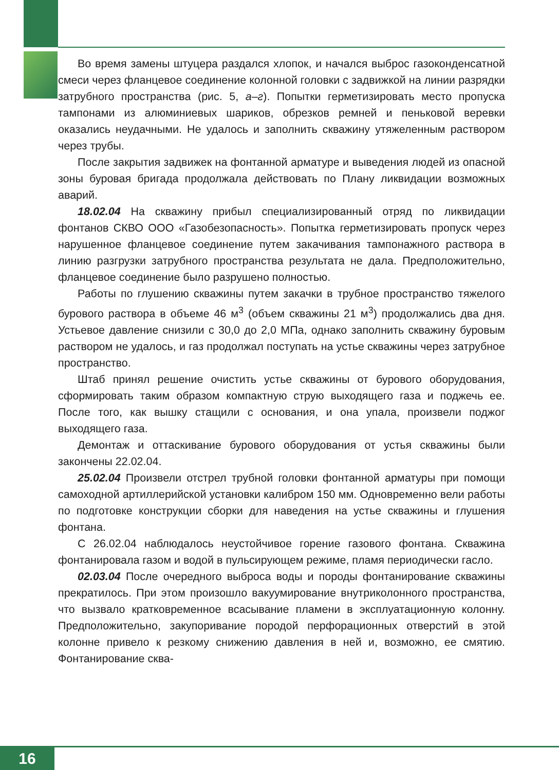Во время замены штуцера раздался хлопок, и начался выброс газоконденсатной смеси через фланцевое соединение колонной головки с задвижкой на линии разрядки затрубного пространства (рис. 5, а–г). Попытки герметизировать место пропуска тампонами из алюминиевых шариков, обрезков ремней и пеньковой веревки оказались неудачными. Не удалось и заполнить скважину утяжеленным раствором через трубы.
После закрытия задвижек на фонтанной арматуре и выведения людей из опасной зоны буровая бригада продолжала действовать по Плану ликвидации возможных аварий.
18.02.04 На скважину прибыл специализированный отряд по ликвидации фонтанов СКВО ООО «Газобезопасность». Попытка герметизировать пропуск через нарушенное фланцевое соединение путем закачивания тампонажного раствора в линию разгрузки затрубного пространства результата не дала. Предположительно, фланцевое соединение было разрушено полностью.
Работы по глушению скважины путем закачки в трубное пространство тяжелого бурового раствора в объеме 46 м<sup>3</sup> (объем скважины 21 м<sup>3</sup>) продолжались два дня. Устьевое давление снизили с 30,0 до 2,0 МПа, однако заполнить скважину буровым раствором не удалось, и газ продолжал поступать на устье скважины через затрубное пространство.
Штаб принял решение очистить устье скважины от бурового оборудования, сформировать таким образом компактную струю выходящего газа и поджечь ее. После того, как вышку стащили с основания, и она упала, произвели поджог выходящего газа.
Демонтаж и оттаскивание бурового оборудования от устья скважины были закончены 22.02.04.
25.02.04 Произвели отстрел трубной головки фонтанной арматуры при помощи самоходной артиллерийской установки калибром 150 мм. Одновременно вели работы по подготовке конструкции сборки для наведения на устье скважины и глушения фонтана.
С 26.02.04 наблюдалось неустойчивое горение газового фонтана. Скважина фонтанировала газом и водой в пульсирующем режиме, пламя периодически гасло.
02.03.04 После очередного выброса воды и породы фонтанирование скважины прекратилось. При этом произошло вакуумирование внутриколонного пространства, что вызвало кратковременное всасывание пламени в эксплуатационную колонну. Предположительно, закупоривание породой перфорационных отверстий в этой колонне привело к резкому снижению давления в ней и, возможно, ее смятию. Фонтанирование сква-
16